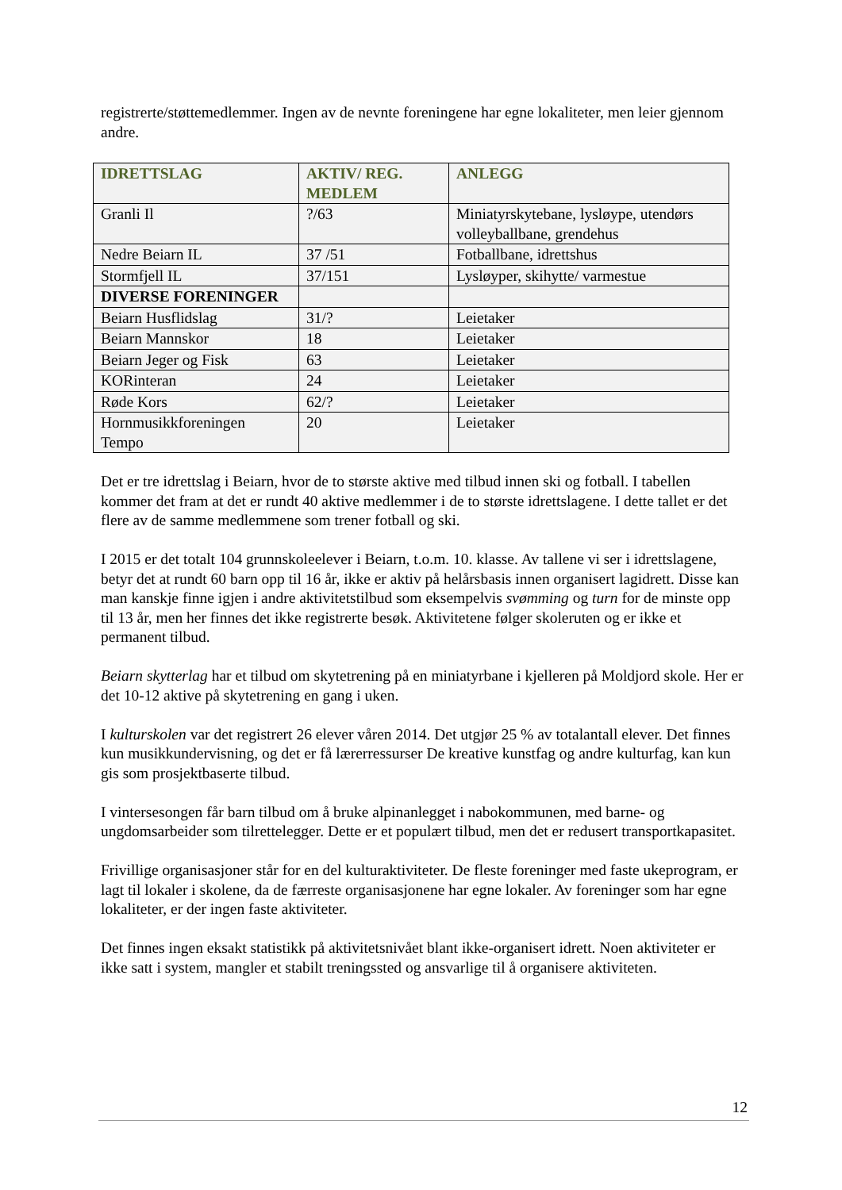registrerte/støttemedlemmer. Ingen av de nevnte foreningene har egne lokaliteter, men leier gjennom andre.
| IDRETTSLAG | AKTIV/ REG. MEDLEM | ANLEGG |
| --- | --- | --- |
| Granli Il | ?/63 | Miniatyrskytebane, lysløype, utendørs volleyballbane, grendehus |
| Nedre Beiarn IL | 37 /51 | Fotballbane, idrettshus |
| Stormfjell IL | 37/151 | Lysløyper, skihytte/ varmestue |
| DIVERSE FORENINGER | | |
| Beiarn Husflidslag | 31/? | Leietaker |
| Beiarn Mannskor | 18 | Leietaker |
| Beiarn Jeger og Fisk | 63 | Leietaker |
| KORinteran | 24 | Leietaker |
| Røde Kors | 62/? | Leietaker |
| Hornmusikkforeningen Tempo | 20 | Leietaker |
Det er tre idrettslag i Beiarn, hvor de to største aktive med tilbud innen ski og fotball. I tabellen kommer det fram at det er rundt 40 aktive medlemmer i de to største idrettslagene. I dette tallet er det flere av de samme medlemmene som trener fotball og ski.
I 2015 er det totalt 104 grunnskoleelever i Beiarn, t.o.m. 10. klasse. Av tallene vi ser i idrettslagene, betyr det at rundt 60 barn opp til 16 år, ikke er aktiv på helårsbasis innen organisert lagidrett. Disse kan man kanskje finne igjen i andre aktivitetstilbud som eksempelvis svømming og turn for de minste opp til 13 år, men her finnes det ikke registrerte besøk. Aktivitetene følger skoleruten og er ikke et permanent tilbud.
Beiarn skytterlag har et tilbud om skytetrening på en miniatyrbane i kjelleren på Moldjord skole. Her er det 10-12 aktive på skytetrening en gang i uken.
I kulturskolen var det registrert 26 elever våren 2014. Det utgjør 25 % av totalantall elever. Det finnes kun musikkundervisning, og det er få lærerressurser De kreative kunstfag og andre kulturfag, kan kun gis som prosjektbaserte tilbud.
I vintersesongen får barn tilbud om å bruke alpinanlegget i nabokommunen, med barne- og ungdomsarbeider som tilrettelegger. Dette er et populært tilbud, men det er redusert transportkapasitet.
Frivillige organisasjoner står for en del kulturaktiviteter. De fleste foreninger med faste ukeprogram, er lagt til lokaler i skolene, da de færreste organisasjonene har egne lokaler. Av foreninger som har egne lokaliteter, er der ingen faste aktiviteter.
Det finnes ingen eksakt statistikk på aktivitetsnivået blant ikke-organisert idrett. Noen aktiviteter er ikke satt i system, mangler et stabilt treningssted og ansvarlige til å organisere aktiviteten.
12